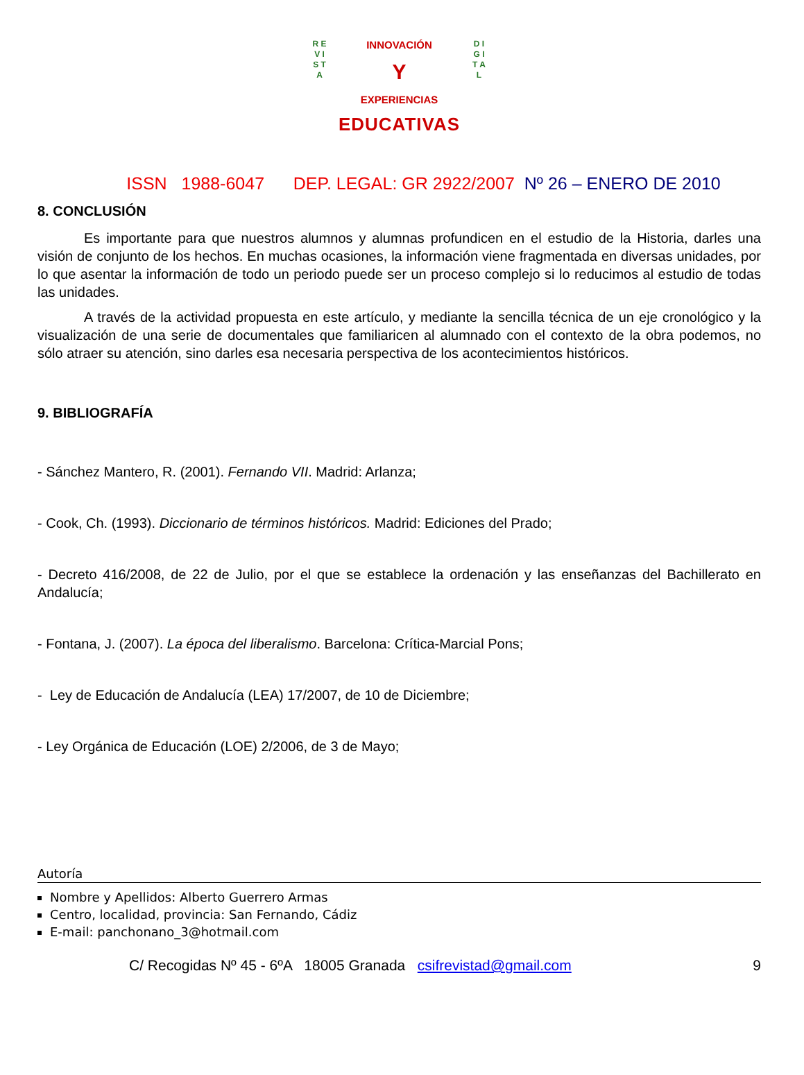R E V I S T A
D I G I T A L
INNOVACIÓN
Y
EXPERIENCIAS
EDUCATIVAS
ISSN 1988-6047 DEP. LEGAL: GR 2922/2007 Nº 26 – ENERO DE 2010
8. CONCLUSIÓN
Es importante para que nuestros alumnos y alumnas profundicen en el estudio de la Historia, darles una visión de conjunto de los hechos. En muchas ocasiones, la información viene fragmentada en diversas unidades, por lo que asentar la información de todo un periodo puede ser un proceso complejo si lo reducimos al estudio de todas las unidades.
A través de la actividad propuesta en este artículo, y mediante la sencilla técnica de un eje cronológico y la visualización de una serie de documentales que familiaricen al alumnado con el contexto de la obra podemos, no sólo atraer su atención, sino darles esa necesaria perspectiva de los acontecimientos históricos.
9. BIBLIOGRAFÍA
- Sánchez Mantero, R. (2001). Fernando VII. Madrid: Arlanza;
- Cook, Ch. (1993). Diccionario de términos históricos. Madrid: Ediciones del Prado;
- Decreto 416/2008, de 22 de Julio, por el que se establece la ordenación y las enseñanzas del Bachillerato en Andalucía;
- Fontana, J. (2007). La época del liberalismo. Barcelona: Crítica-Marcial Pons;
- Ley de Educación de Andalucía (LEA) 17/2007, de 10 de Diciembre;
- Ley Orgánica de Educación (LOE) 2/2006, de 3 de Mayo;
Autoría
Nombre y Apellidos: Alberto Guerrero Armas
Centro, localidad, provincia: San Fernando, Cádiz
E-mail: panchonano_3@hotmail.com
C/ Recogidas Nº 45 - 6ºA 18005 Granada csifrevistad@gmail.com 9